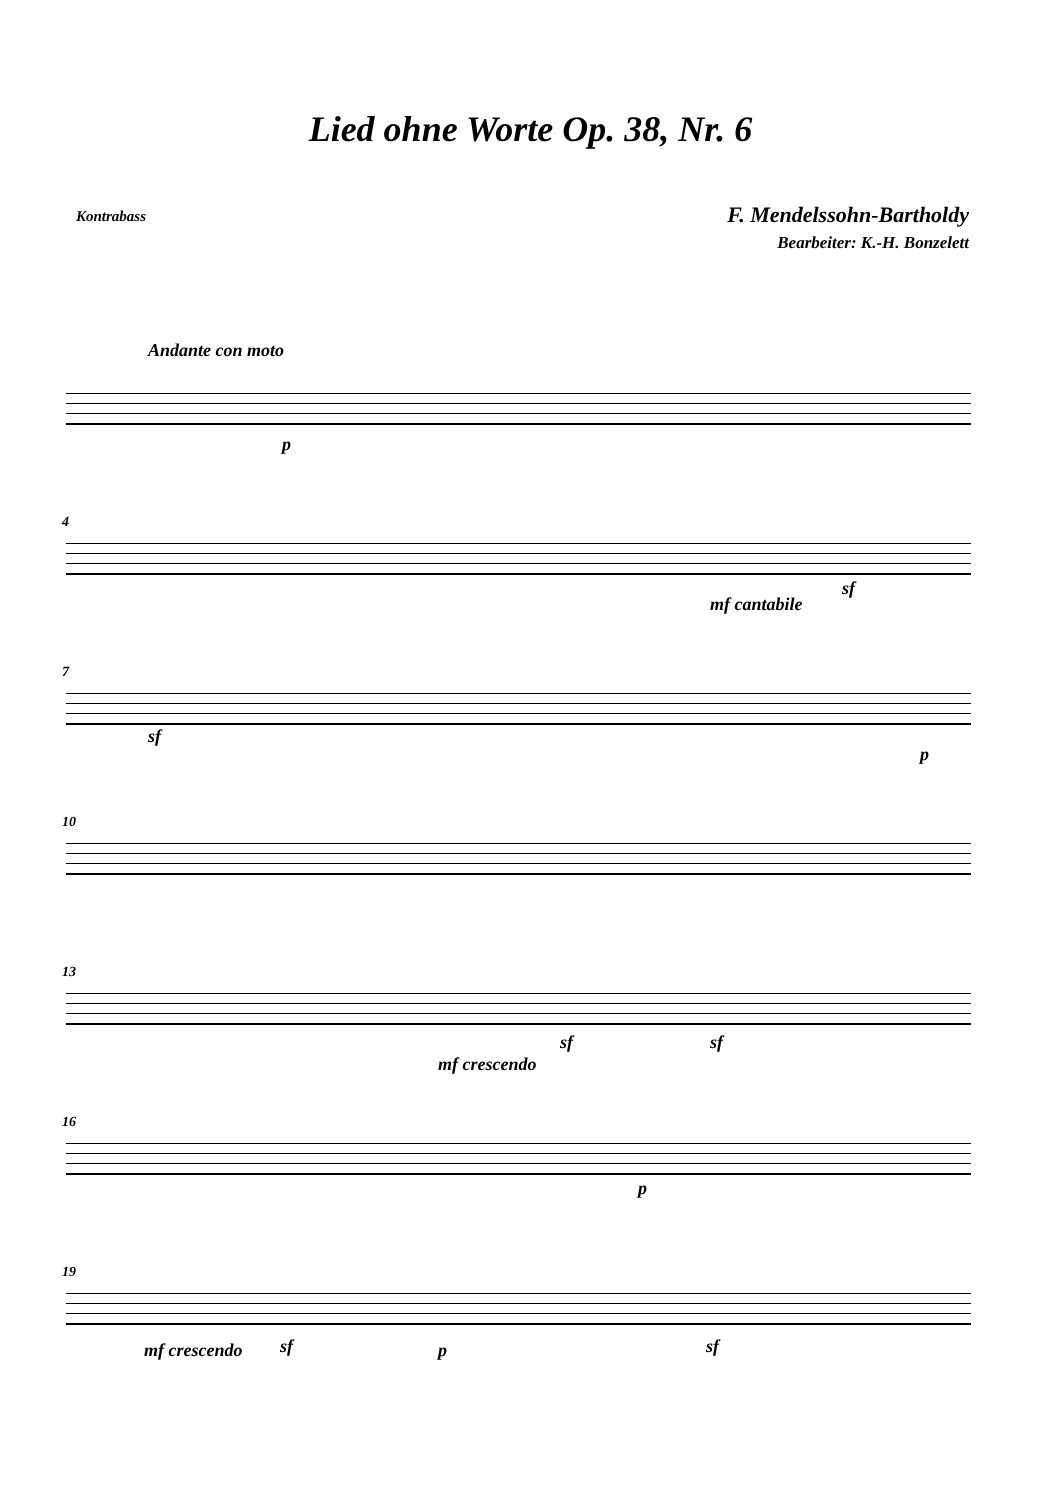Lied ohne Worte Op. 38, Nr. 6
Kontrabass
F. Mendelssohn-Bartholdy
Bearbeiter: K.-H. Bonzelett
Andante con moto
p
4
mf cantabile
sf
7
sf
p
10
13
sf sf
mf crescendo
16
p
19
mf crescendo sf p sf